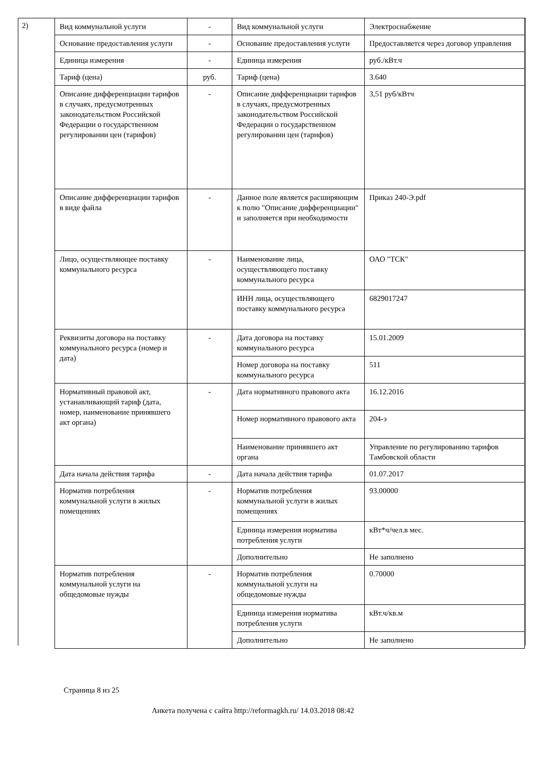2)
| Вид коммунальной услуги | - | Вид коммунальной услуги | Электроснабжение |
| Основание предоставления услуги | - | Основание предоставления услуги | Предоставляется через договор управления |
| Единица измерения | - | Единица измерения | руб./кВт.ч |
| Тариф (цена) | руб. | Тариф (цена) | 3.640 |
| Описание дифференциации тарифов в случаях, предусмотренных законодательством Российской Федерации о государственном регулировании цен (тарифов) | - | Описание дифференциации тарифов в случаях, предусмотренных законодательством Российской Федерации о государственном регулировании цен (тарифов) | 3,51 руб/кВтч |
| Описание дифференциации тарифов в виде файла | - | Данное поле является расширяющим к полю "Описание дифференциации" и заполняется при необходимости | Приказ 240-Э.pdf |
| Лицо, осуществляющее поставку коммунального ресурса | - | Наименование лица, осуществляющего поставку коммунального ресурса | ОАО "ТСК" |
| | | ИНН лица, осуществляющего поставку коммунального ресурса | 6829017247 |
| Реквизиты договора на поставку коммунального ресурса (номер и дата) | - | Дата договора на поставку коммунального ресурса | 15.01.2009 |
| | | Номер договора на поставку коммунального ресурса | 511 |
| Нормативный правовой акт, устанавливающий тариф (дата, номер, наименование принявшего акт органа) | - | Дата нормативного правового акта | 16.12.2016 |
| | | Номер нормативного правового акта | 204-э |
| | | Наименование принявшего акт органа | Управление по регулированию тарифов Тамбовской области |
| Дата начала действия тарифа | - | Дата начала действия тарифа | 01.07.2017 |
| Норматив потребления коммунальной услуги в жилых помещениях | - | Норматив потребления коммунальной услуги в жилых помещениях | 93.00000 |
| | | Единица измерения норматива потребления услуги | кВт*ч/чел.в мес. |
| | | Дополнительно | Не заполнено |
| Норматив потребления коммунальной услуги на общедомовые нужды | - | Норматив потребления коммунальной услуги на общедомовые нужды | 0.70000 |
| | | Единица измерения норматива потребления услуги | кВт.ч/кв.м |
| | | Дополнительно | Не заполнено |
Страница 8 из 25
Анкета получена с сайта http://reformagkh.ru/ 14.03.2018 08:42